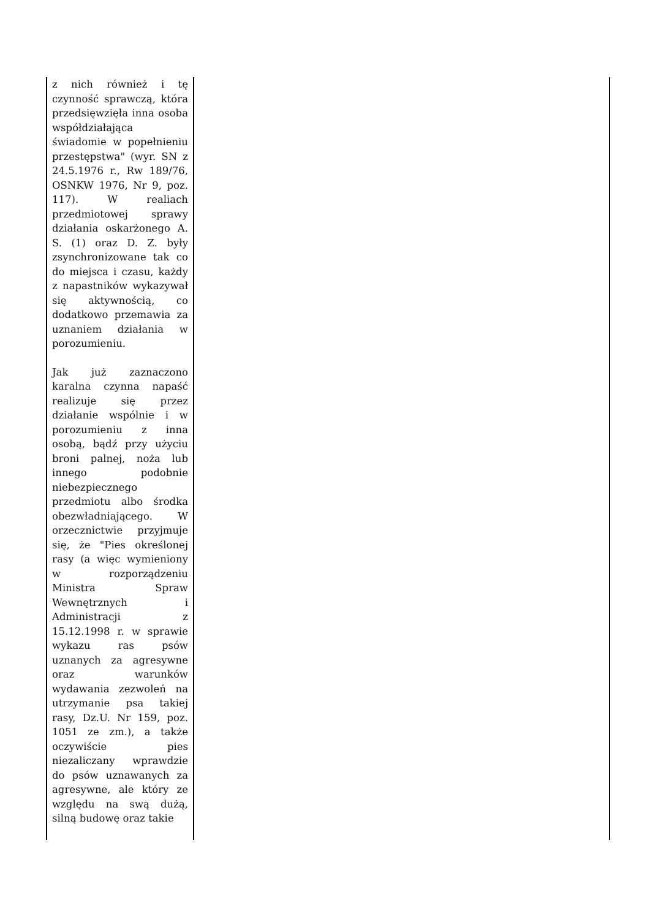| z nich również i tę czynność sprawczą, która przedsięwzięła inna osoba współdziałająca świadomie w popełnieniu przestępstwa" (wyr. SN z 24.5.1976 r., Rw 189/76, OSNKW 1976, Nr 9, poz. 117). W realiach przedmiotowej sprawy działania oskarżonego A. S. (1) oraz D. Z. były zsynchronizowane tak co do miejsca i czasu, każdy z napastników wykazywał się aktywnością, co dodatkowo przemawia za uznaniem działania w porozumieniu. Jak już zaznaczono karalna czynna napaść realizuje się przez działanie wspólnie i w porozumieniu z inna osobą, bądź przy użyciu broni palnej, noża lub innego podobnie niebezpiecznego przedmiotu albo środka obezwładniającego. W orzecznictwie przyjmuje się, że "Pies określonej rasy (a więc wymieniony w rozporządzeniu Ministra Spraw Wewnętrznych i Administracji z 15.12.1998 r. w sprawie wykazu ras psów uznanych za agresywne oraz warunków wydawania zezwoleń na utrzymanie psa takiej rasy, Dz.U. Nr 159, poz. 1051 ze zm.), a także oczywiście pies niezaliczany wprawdzie do psów uznawanych za agresywne, ale który ze względu na swą dużą, silną budowę oraz takie | |